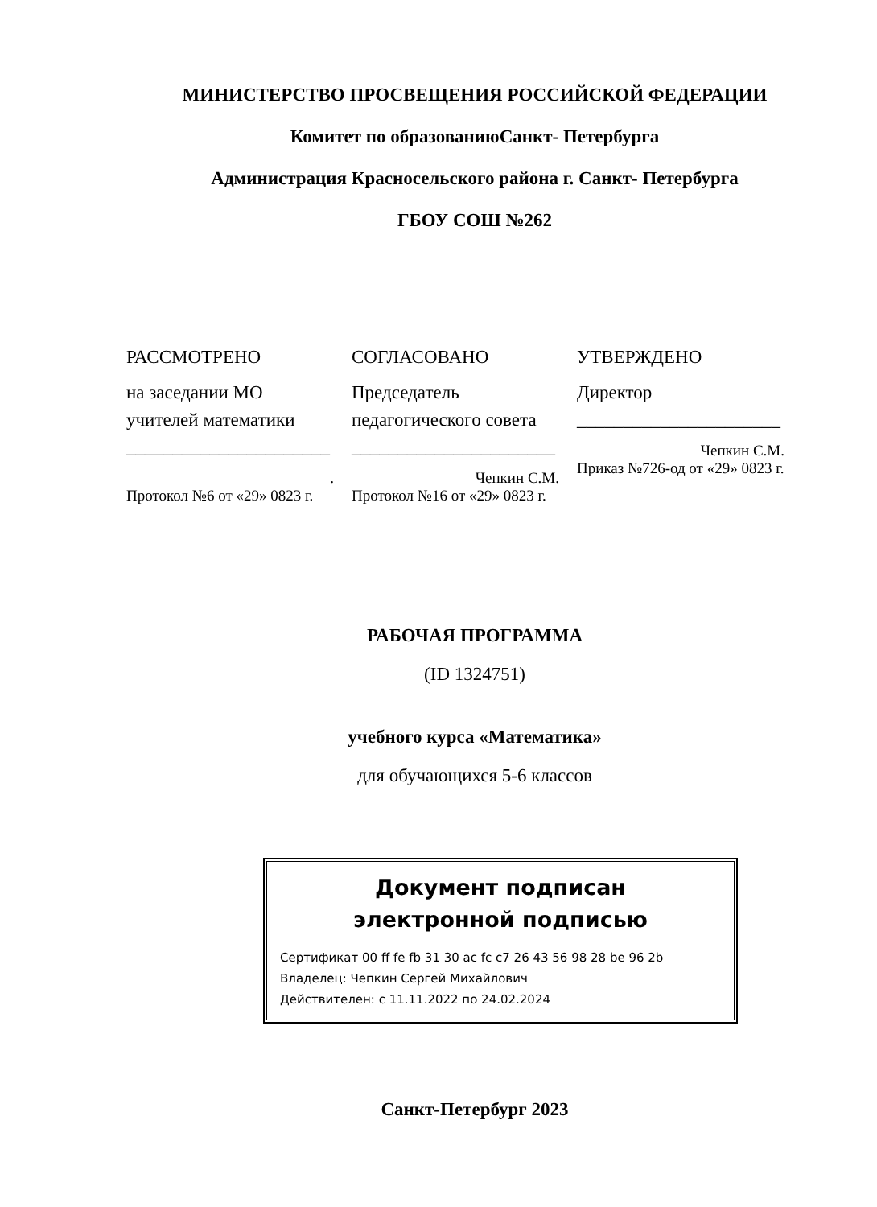МИНИСТЕРСТВО ПРОСВЕЩЕНИЯ РОССИЙСКОЙ ФЕДЕРАЦИИ
Комитет по образованиюСанкт- Петербурга
Администрация Красносельского района г. Санкт- Петербурга
ГБОУ СОШ №262
РАССМОТРЕНО
на заседании МО учителей математики
______________________
.
Протокол №6 от «29» 0823 г.
СОГЛАСОВАНО
Председатель педагогического совета
______________________
Чепкин С.М.
Протокол №16 от «29» 0823 г.
УТВЕРЖДЕНО
Директор
______________________
Чепкин С.М.
Приказ №726-од от «29» 0823 г.
РАБОЧАЯ ПРОГРАММА
(ID 1324751)
учебного курса «Математика»
для обучающихся 5-6 классов
Документ подписан
электронной подписью
Сертификат 00 ff fe fb 31 30 ac fc c7 26 43 56 98 28 be 96 2b
Владелец: Чепкин Сергей Михайлович
Действителен: с 11.11.2022 по 24.02.2024
Санкт-Петербург 2023